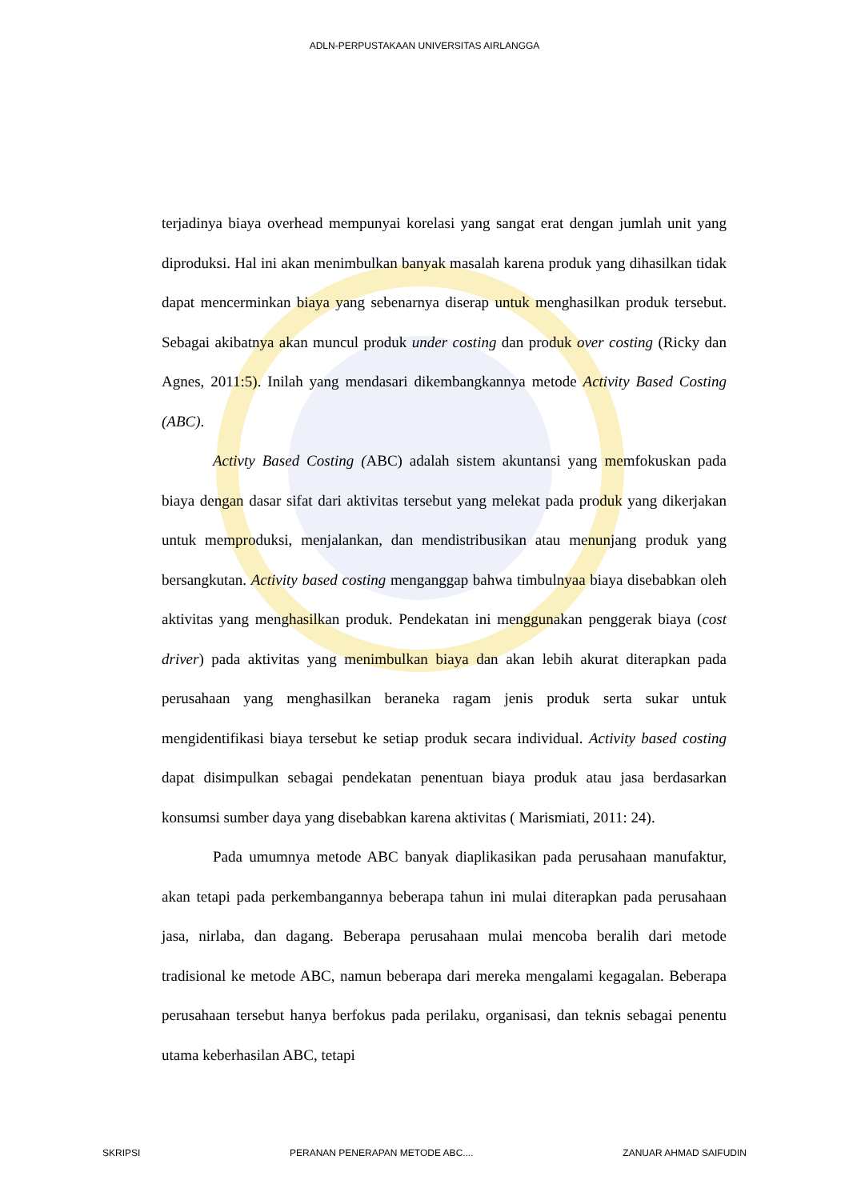ADLN-PERPUSTAKAAN UNIVERSITAS AIRLANGGA
terjadinya biaya overhead mempunyai korelasi yang sangat erat dengan jumlah unit yang diproduksi. Hal ini akan menimbulkan banyak masalah karena produk yang dihasilkan tidak dapat mencerminkan biaya yang sebenarnya diserap untuk menghasilkan produk tersebut. Sebagai akibatnya akan muncul produk under costing dan produk over costing (Ricky dan Agnes, 2011:5). Inilah yang mendasari dikembangkannya metode Activity Based Costing (ABC).
Activty Based Costing (ABC) adalah sistem akuntansi yang memfokuskan pada biaya dengan dasar sifat dari aktivitas tersebut yang melekat pada produk yang dikerjakan untuk memproduksi, menjalankan, dan mendistribusikan atau menunjang produk yang bersangkutan. Activity based costing menganggap bahwa timbulnyaa biaya disebabkan oleh aktivitas yang menghasilkan produk. Pendekatan ini menggunakan penggerak biaya (cost driver) pada aktivitas yang menimbulkan biaya dan akan lebih akurat diterapkan pada perusahaan yang menghasilkan beraneka ragam jenis produk serta sukar untuk mengidentifikasi biaya tersebut ke setiap produk secara individual. Activity based costing dapat disimpulkan sebagai pendekatan penentuan biaya produk atau jasa berdasarkan konsumsi sumber daya yang disebabkan karena aktivitas ( Marismiati, 2011: 24).
Pada umumnya metode ABC banyak diaplikasikan pada perusahaan manufaktur, akan tetapi pada perkembangannya beberapa tahun ini mulai diterapkan pada perusahaan jasa, nirlaba, dan dagang. Beberapa perusahaan mulai mencoba beralih dari metode tradisional ke metode ABC, namun beberapa dari mereka mengalami kegagalan. Beberapa perusahaan tersebut hanya berfokus pada perilaku, organisasi, dan teknis sebagai penentu utama keberhasilan ABC, tetapi
SKRIPSI PERANAN PENERAPAN METODE ABC.... ZANUAR AHMAD SAIFUDIN